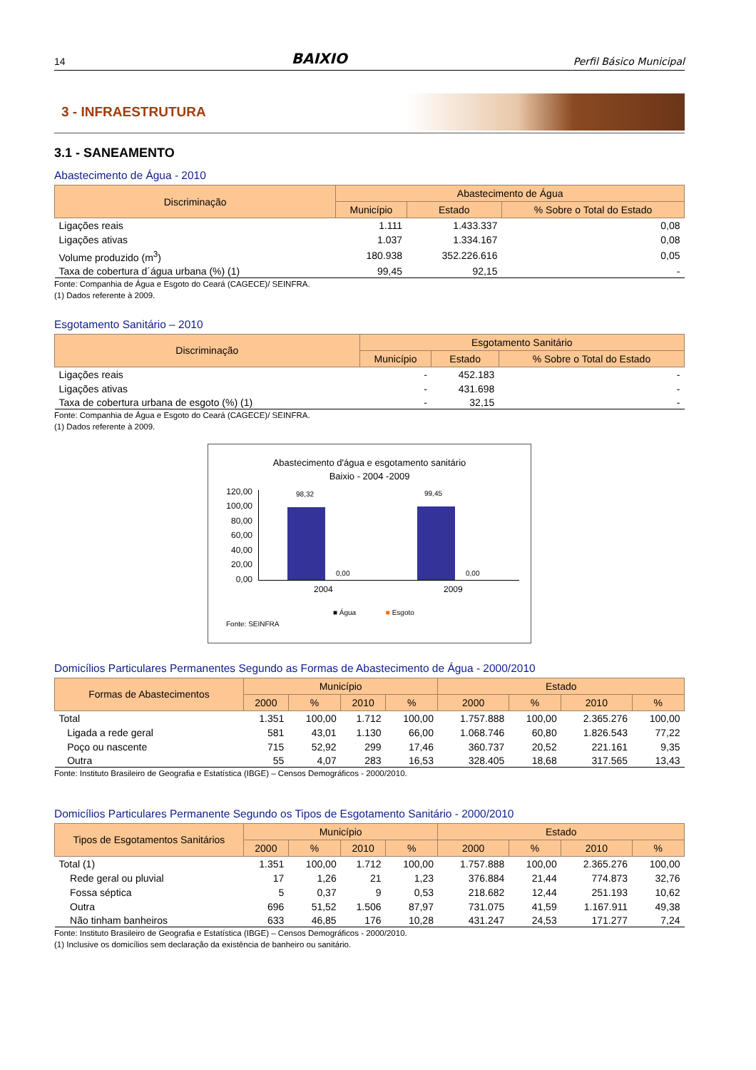14 BAIXIO Perfil Básico Municipal
3 - INFRAESTRUTURA
3.1 - SANEAMENTO
Abastecimento de Água - 2010
| Discriminação | Abastecimento de Água | | |
| --- | --- | --- | --- |
| | Município | Estado | % Sobre o Total do Estado |
| Ligações reais | 1.111 | 1.433.337 | 0,08 |
| Ligações ativas | 1.037 | 1.334.167 | 0,08 |
| Volume produzido (m<sup>3</sup>) | 180.938 | 352.226.616 | 0,05 |
| Taxa de cobertura d´água urbana (%) (1) | 99,45 | 92,15 | - |
Fonte: Companhia de Água e Esgoto do Ceará (CAGECE)/ SEINFRA.
(1) Dados referente à 2009.
Esgotamento Sanitário – 2010
| Discriminação | Esgotamento Sanitário | | |
| --- | --- | --- | --- |
| | Município | Estado | % Sobre o Total do Estado |
| Ligações reais | - | 452.183 | - |
| Ligações ativas | - | 431.698 | - |
| Taxa de cobertura urbana de esgoto (%) (1) | - | 32,15 | - |
Fonte: Companhia de Água e Esgoto do Ceará (CAGECE)/ SEINFRA.
(1) Dados referente à 2009.
Abastecimento d'água e esgotamento sanitário
Baixio - 2004 -2009
120,00
100,00
80,00
60,00
40,00
20,00
0,00
98,32
0,00
99,45
0,00
2004 2009
■ Água ■ Esgoto
Fonte: SEINFRA
Domicílios Particulares Permanentes Segundo as Formas de Abastecimento de Água - 2000/2010
| Formas de Abastecimentos | Município | | | | Estado | | | |
| --- | --- | --- | --- | --- | --- | --- | --- | --- |
| | 2000 | % | 2010 | % | 2000 | % | 2010 | % |
| Total | 1.351 | 100,00 | 1.712 | 100,00 | 1.757.888 | 100,00 | 2.365.276 | 100,00 |
| Ligada a rede geral | 581 | 43,01 | 1.130 | 66,00 | 1.068.746 | 60,80 | 1.826.543 | 77,22 |
| Poço ou nascente | 715 | 52,92 | 299 | 17,46 | 360.737 | 20,52 | 221.161 | 9,35 |
| Outra | 55 | 4,07 | 283 | 16,53 | 328.405 | 18,68 | 317.565 | 13,43 |
Fonte: Instituto Brasileiro de Geografia e Estatística (IBGE) – Censos Demográficos - 2000/2010.
Domicílios Particulares Permanente Segundo os Tipos de Esgotamento Sanitário - 2000/2010
| Tipos de Esgotamentos Sanitários | Município | | | | Estado | | | |
| --- | --- | --- | --- | --- | --- | --- | --- | --- |
| | 2000 | % | 2010 | % | 2000 | % | 2010 | % |
| Total (1) | 1.351 | 100,00 | 1.712 | 100,00 | 1.757.888 | 100,00 | 2.365.276 | 100,00 |
| Rede geral ou pluvial | 17 | 1,26 | 21 | 1,23 | 376.884 | 21,44 | 774.873 | 32,76 |
| Fossa séptica | 5 | 0,37 | 9 | 0,53 | 218.682 | 12,44 | 251.193 | 10,62 |
| Outra | 696 | 51,52 | 1.506 | 87,97 | 731.075 | 41,59 | 1.167.911 | 49,38 |
| Não tinham banheiros | 633 | 46,85 | 176 | 10,28 | 431.247 | 24,53 | 171.277 | 7,24 |
Fonte: Instituto Brasileiro de Geografia e Estatística (IBGE) – Censos Demográficos - 2000/2010.
(1) Inclusive os domicílios sem declaração da existência de banheiro ou sanitário.